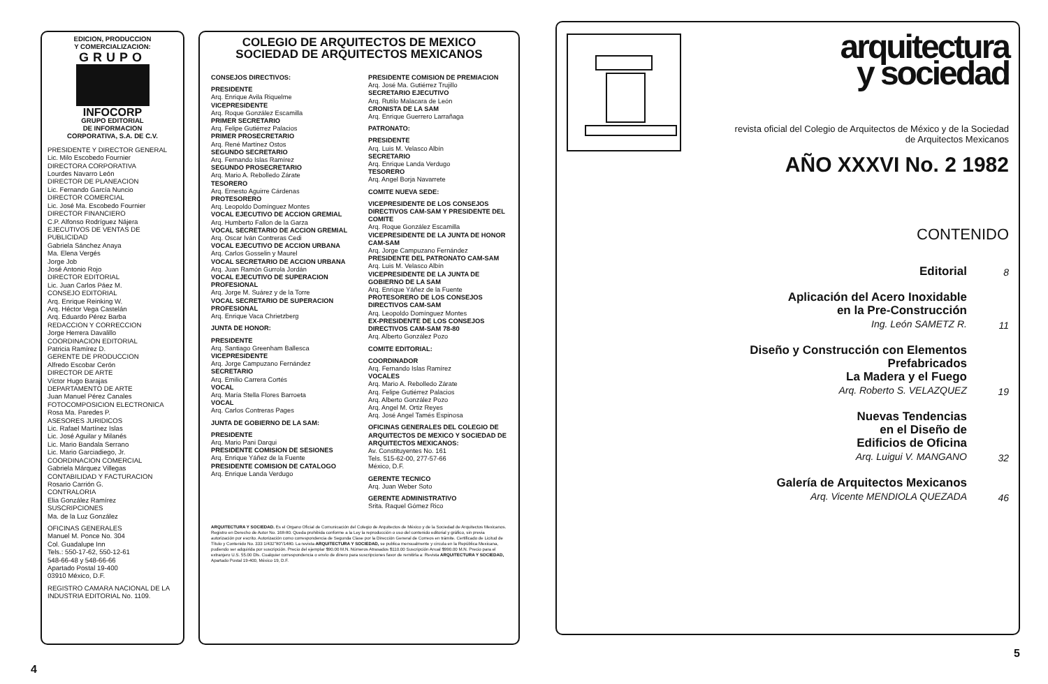EDICION, PRODUCCION
Y COMERCIALIZACION:
GRUPO
INFOCORP
GRUPO EDITORIAL
DE INFORMACION
CORPORATIVA, S.A. DE C.V.
PRESIDENTE Y DIRECTOR GENERAL
Lic. Milo Escobedo Fournier
DIRECTORA CORPORATIVA
Lourdes Navarro León
DIRECTOR DE PLANEACION
Lic. Fernando García Nuncio
DIRECTOR COMERCIAL
Lic. José Ma. Escobedo Fournier
DIRECTOR FINANCIERO
C.P. Alfonso Rodríguez Nájera
EJECUTIVOS DE VENTAS DE PUBLICIDAD
Gabriela Sánchez Anaya
Ma. Elena Vergés
Jorge Job
José Antonio Rojo
DIRECTOR EDITORIAL
Lic. Juan Carlos Páez M.
CONSEJO EDITORIAL
Arq. Enrique Reinking W.
Arq. Héctor Vega Castelán
Arq. Eduardo Pérez Barba
REDACCION Y CORRECCION
Jorge Herrera Davalillo
COORDINACION EDITORIAL
Patricia Ramírez D.
GERENTE DE PRODUCCION
Alfredo Escobar Cerón
DIRECTOR DE ARTE
Víctor Hugo Barajas
DEPARTAMENTO DE ARTE
Juan Manuel Pérez Canales
FOTOCOMPOSICION ELECTRONICA
Rosa Ma. Paredes P.
ASESORES JURIDICOS
Lic. Rafael Martínez Islas
Lic. José Aguilar y Milanés
Lic. Mario Bandala Serrano
Lic. Mario Garciadiego, Jr.
COORDINACION COMERCIAL
Gabriela Márquez Villegas
CONTABILIDAD Y FACTURACION
Rosario Carrión G.
CONTRALORIA
Elia González Ramírez
SUSCRIPCIONES
Ma. de la Luz González
OFICINAS GENERALES
Manuel M. Ponce No. 304
Col. Guadalupe Inn
Tels.: 550-17-62, 550-12-61
548-66-48 y 548-66-66
Apartado Postal 19-400
03910 México, D.F.
REGISTRO CAMARA NACIONAL DE LA INDUSTRIA EDITORIAL No. 1109.
COLEGIO DE ARQUITECTOS DE MEXICO
SOCIEDAD DE ARQUITECTOS MEXICANOS
CONSEJOS DIRECTIVOS:
PRESIDENTE
Arq. Enrique Avila Riquelme
VICEPRESIDENTE
Arq. Roque González Escamilla
PRIMER SECRETARIO
Arq. Felipe Gutiérrez Palacios
PRIMER PROSECRETARIO
Arq. René Martínez Ostos
SEGUNDO SECRETARIO
Arq. Fernando Islas Ramírez
SEGUNDO PROSECRETARIO
Arq. Mario A. Rebolledo Zárate
TESORERO
Arq. Ernesto Aguirre Cárdenas
PROTESORERO
Arq. Leopoldo Domínguez Montes
VOCAL EJECUTIVO DE ACCION GREMIAL
Arq. Humberto Fallon de la Garza
VOCAL SECRETARIO DE ACCION GREMIAL
Arq. Oscar Iván Contreras Cedi
VOCAL EJECUTIVO DE ACCION URBANA
Arq. Carlos Gosselin y Maurel
VOCAL SECRETARIO DE ACCION URBANA
Arq. Juan Ramón Gurrola Jordán
VOCAL EJECUTIVO DE SUPERACION PROFESIONAL
Arq. Jorge M. Suárez y de la Torre
VOCAL SECRETARIO DE SUPERACION PROFESIONAL
Arq. Enrique Vaca Chrietzberg
JUNTA DE HONOR:
PRESIDENTE
Arq. Santiago Greenham Ballesca
VICEPRESIDENTE
Arq. Jorge Campuzano Fernández
SECRETARIO
Arq. Emilio Carrera Cortés
VOCAL
Arq. María Stella Flores Barroeta
VOCAL
Arq. Carlos Contreras Pages
JUNTA DE GOBIERNO DE LA SAM:
PRESIDENTE
Arq. Mario Pani Darqui
PRESIDENTE COMISION DE SESIONES
Arq. Enrique Yáñez de la Fuente
PRESIDENTE COMISION DE CATALOGO
Arq. Enrique Landa Verdugo
PRESIDENTE COMISION DE PREMIACION
Arq. José Ma. Gutiérrez Trujillo
SECRETARIO EJECUTIVO
Arq. Rutilo Malacara de León
CRONISTA DE LA SAM
Arq. Enrique Guerrero Larrañaga
PATRONATO:
PRESIDENTE
Arq. Luis M. Velasco Albín
SECRETARIO
Arq. Enrique Landa Verdugo
TESORERO
Arq. Angel Borja Navarrete
COMITE NUEVA SEDE:
VICEPRESIDENTE DE LOS CONSEJOS DIRECTIVOS CAM-SAM Y PRESIDENTE DEL COMITE
Arq. Roque González Escamilla
VICEPRESIDENTE DE LA JUNTA DE HONOR CAM-SAM
Arq. Jorge Campuzano Fernández
PRESIDENTE DEL PATRONATO CAM-SAM
Arq. Luis M. Velasco Albín
VICEPRESIDENTE DE LA JUNTA DE GOBIERNO DE LA SAM
Arq. Enrique Yáñez de la Fuente
PROTESORERO DE LOS CONSEJOS DIRECTIVOS CAM-SAM
Arq. Leopoldo Domínguez Montes
EX-PRESIDENTE DE LOS CONSEJOS DIRECTIVOS CAM-SAM 78-80
Arq. Alberto González Pozo
COMITE EDITORIAL:
COORDINADOR
Arq. Fernando Islas Ramírez
VOCALES
Arq. Mario A. Rebolledo Zárate
Arq. Felipe Gutiérrez Palacios
Arq. Alberto González Pozo
Arq. Angel M. Ortiz Reyes
Arq. José Angel Tamés Espinosa
OFICINAS GENERALES DEL COLEGIO DE ARQUITECTOS DE MEXICO Y SOCIEDAD DE ARQUITECTOS MEXICANOS:
Av. Constituyentes No. 161
Tels. 515-62-00, 277-57-66
México, D.F.
GERENTE TECNICO
Arq. Juan Weber Soto
GERENTE ADMINISTRATIVO
Srita. Raquel Gómez Rico
ARQUITECTURA Y SOCIEDAD. Es el Organo Oficial de Comunicación del Colegio de Arquitectos de México y de la Sociedad de Arquitectos Mexicanos. Registro en Derecho de Autor No. 168-80. Queda prohibida conforme a la Ley la reproducción o uso del contenido editorial y gráfico, sin previa autorización por escrito. Autorización como correspondencia de Segunda Clase por la Dirección General de Correos en trámite. Certificado de Licitud de Título y Contenido No. 333 1/432"80"/1480. La revista ARQUITECTURA Y SOCIEDAD, se publica mensualmente y circula en la República Mexicana, pudiendo ser adquirida por suscripción. Precio del ejemplar $90.00 M.N. Números Atrasados $110.00 Suscripción Anual $990.00 M.N. Precio para el extranjero U.S. 55.00 Dls. Cualquier correspondencia o envío de dinero para suscripciones favor de remitirla a: Revista ARQUITECTURA Y SOCIEDAD, Apartado Postal 19-400, México 19, D.F.
4
arquitectura
y sociedad
revista oficial del Colegio de Arquitectos de México y de la Sociedad de Arquitectos Mexicanos
AÑO XXXVI No. 2 1982
CONTENIDO
Editorial
8
Aplicación del Acero Inoxidable
en la Pre-Construcción
Ing. León SAMETZ R.
11
Diseño y Construcción con Elementos
Prefabricados
La Madera y el Fuego
Arq. Roberto S. VELAZQUEZ
19
Nuevas Tendencias
en el Diseño de
Edificios de Oficina
Arq. Luigui V. MANGANO
32
Galería de Arquitectos Mexicanos
Arq. Vicente MENDIOLA QUEZADA
46
5